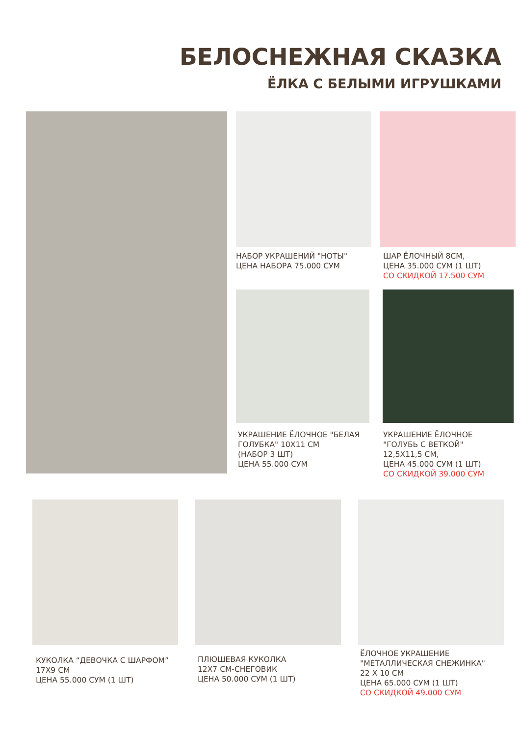БЕЛОСНЕЖНАЯ СКАЗКА
ЁЛКА С БЕЛЫМИ ИГРУШКАМИ
НАБОР УКРАШЕНИЙ "НОТЫ"
ЦЕНА НАБОРА 75.000 СУМ
ШАР ЁЛОЧНЫЙ 8СМ,
ЦЕНА 35.000 СУМ (1 ШТ)
СО СКИДКОЙ 17.500 СУМ
УКРАШЕНИЕ ЁЛОЧНОЕ "БЕЛАЯ
ГОЛУБКА" 10Х11 СМ
(НАБОР 3 ШТ)
ЦЕНА 55.000 СУМ
УКРАШЕНИЕ ЁЛОЧНОЕ
"ГОЛУБЬ С ВЕТКОЙ"
12,5Х11,5 СМ,
ЦЕНА 45.000 СУМ (1 ШТ)
СО СКИДКОЙ 39.000 СУМ
КУКОЛКА “ДЕВОЧКА С ШАРФОМ”
17Х9 СМ
ЦЕНА 55.000 СУМ (1 ШТ)
ПЛЮШЕВАЯ КУКОЛКА
12Х7 СМ-СНЕГОВИК
ЦЕНА 50.000 СУМ (1 ШТ)
ЁЛОЧНОЕ УКРАШЕНИЕ
"МЕТАЛЛИЧЕСКАЯ СНЕЖИНКА"
22 Х 10 СМ
ЦЕНА 65.000 СУМ (1 ШТ)
СО СКИДКОЙ 49.000 СУМ